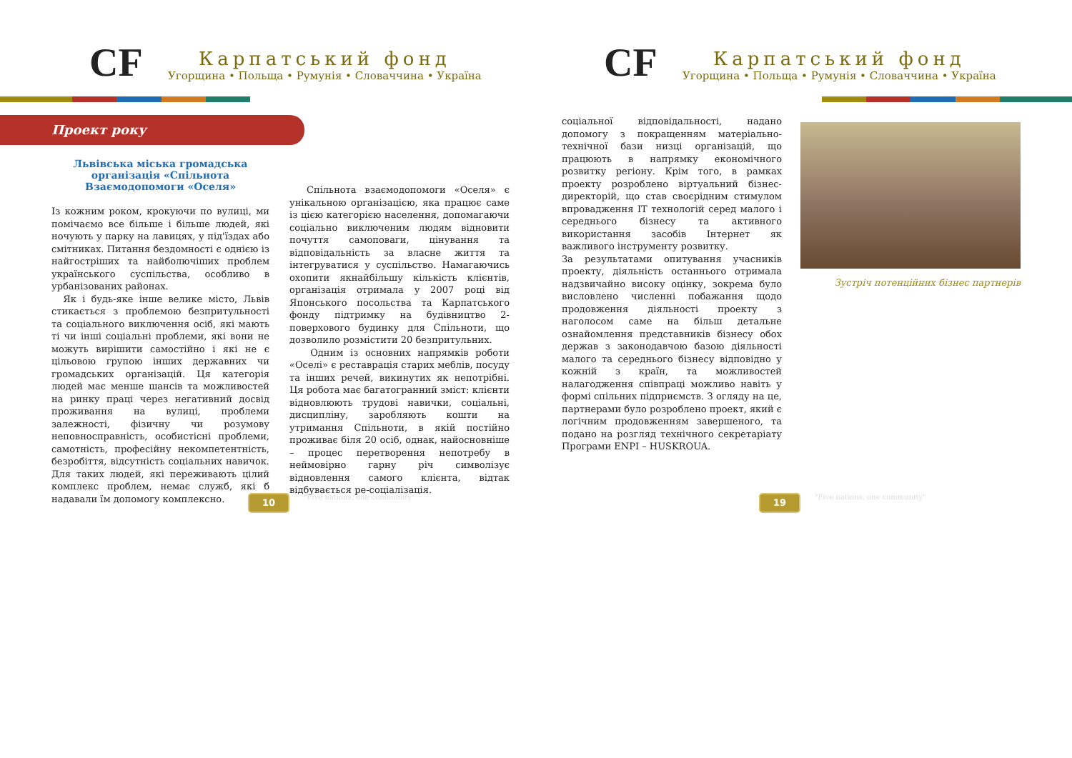CF
Карпатський фонд
Угорщина • Польща • Румунія • Словаччина • Україна
Проект року
Львівська міська громадська організація «Спільнота Взаємодопомоги «Оселя»
Із кожним роком, крокуючи по вулиці, ми помічаємо все більше і більше людей, які ночують у парку на лавицях, у під'їздах або смітниках. Питання бездомності є однією із найгостріших та найболючіших проблем українського суспільства, особливо в урбанізованих районах.
Як і будь-яке інше велике місто, Львів стикається з проблемою безпритульності та соціального виключення осіб, які мають ті чи інші соціальні проблеми, які вони не можуть вирішити самостійно і які не є цільовою групою інших державних чи громадських організацій. Ця категорія людей має менше шансів та можливостей на ринку праці через негативний досвід проживання на вулиці, проблеми залежності, фізичну чи розумову неповносправність, особистісні проблеми, самотність, професійну некомпетентність, безробіття, відсутність соціальних навичок. Для таких людей, які переживають цілий комплекс проблем, немає служб, які б надавали їм допомогу комплексно.
Спільнота взаємодопомоги «Оселя» є унікальною організацією, яка працює саме із цією категорією населення, допомагаючи соціально виключеним людям відновити почуття самоповаги, цінування та відповідальність за власне життя та інтегруватися у суспільство. Намагаючись охопити якнайбільшу кількість клієнтів, організація отримала у 2007 році від Японського посольства та Карпатського фонду підтримку на будівництво 2-поверхового будинку для Спільноти, що дозволило розмістити 20 безпритульних.
Одним із основних напрямків роботи «Оселі» є реставрація старих меблів, посуду та інших речей, викинутих як непотрібні. Ця робота має багатогранний зміст: клієнти відновлюють трудові навички, соціальні, дисципліну, заробляють кошти на утримання Спільноти, в якій постійно проживає біля 20 осіб, однак, найосновніше – процес перетворення непотребу в неймовірно гарну річ символізує відновлення самого клієнта, відтак відбувається ре-соціалізація.
10 "Five nations, one community"
CF
Карпатський фонд
Угорщина • Польща • Румунія • Словаччина • Україна
соціальної відповідальності, надано допомогу з покращенням матеріально-технічної бази низці організацій, що працюють в напрямку економічного розвитку регіону. Крім того, в рамках проекту розроблено віртуальний бізнес-директорій, що став своєрідним стимулом впровадження ІТ технологій серед малого і середнього бізнесу та активного використання засобів Інтернет як важливого інструменту розвитку.
За результатами опитування учасників проекту, діяльність останнього отримала надзвичайно високу оцінку, зокрема було висловлено численні побажання щодо продовження діяльності проекту з наголосом саме на більш детальне ознайомлення представників бізнесу обох держав з законодавчою базою діяльності малого та середнього бізнесу відповідно у кожній з країн, та можливостей налагодження співпраці можливо навіть у формі спільних підприємств. З огляду на це, партнерами було розроблено проект, який є логічним продовженням завершеного, та подано на розгляд технічного секретаріату Програми ENPI – HUSKROUA.
Зустріч потенційних бізнес партнерів
19 "Five nations, one community"